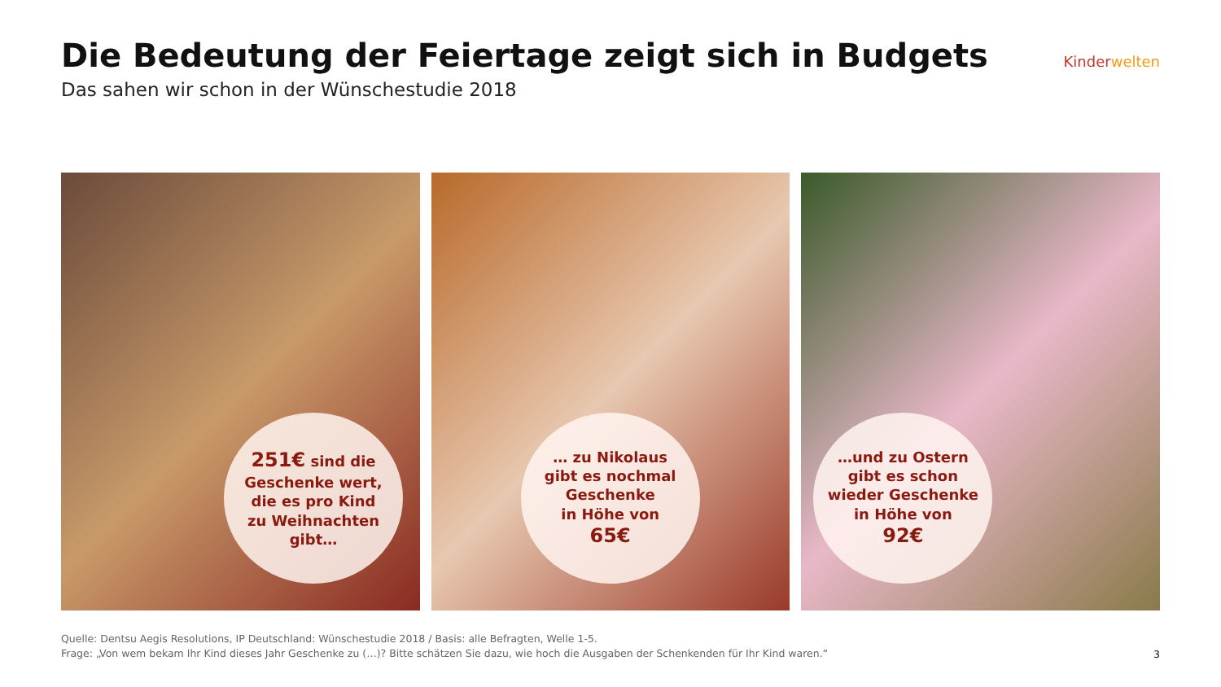Die Bedeutung der Feiertage zeigt sich in Budgets
Das sahen wir schon in der Wünschestudie 2018
Kinderwelten
251€ sind die
Geschenke wert,
die es pro Kind
zu Weihnachten
gibt…
… zu Nikolaus
gibt es nochmal
Geschenke
in Höhe von
65€
…und zu Ostern
gibt es schon
wieder Geschenke
in Höhe von
92€
Quelle: Dentsu Aegis Resolutions, IP Deutschland: Wünschestudie 2018 / Basis: alle Befragten, Welle 1-5.
Frage: „Von wem bekam Ihr Kind dieses Jahr Geschenke zu (…)? Bitte schätzen Sie dazu, wie hoch die Ausgaben der Schenkenden für Ihr Kind waren.“
3